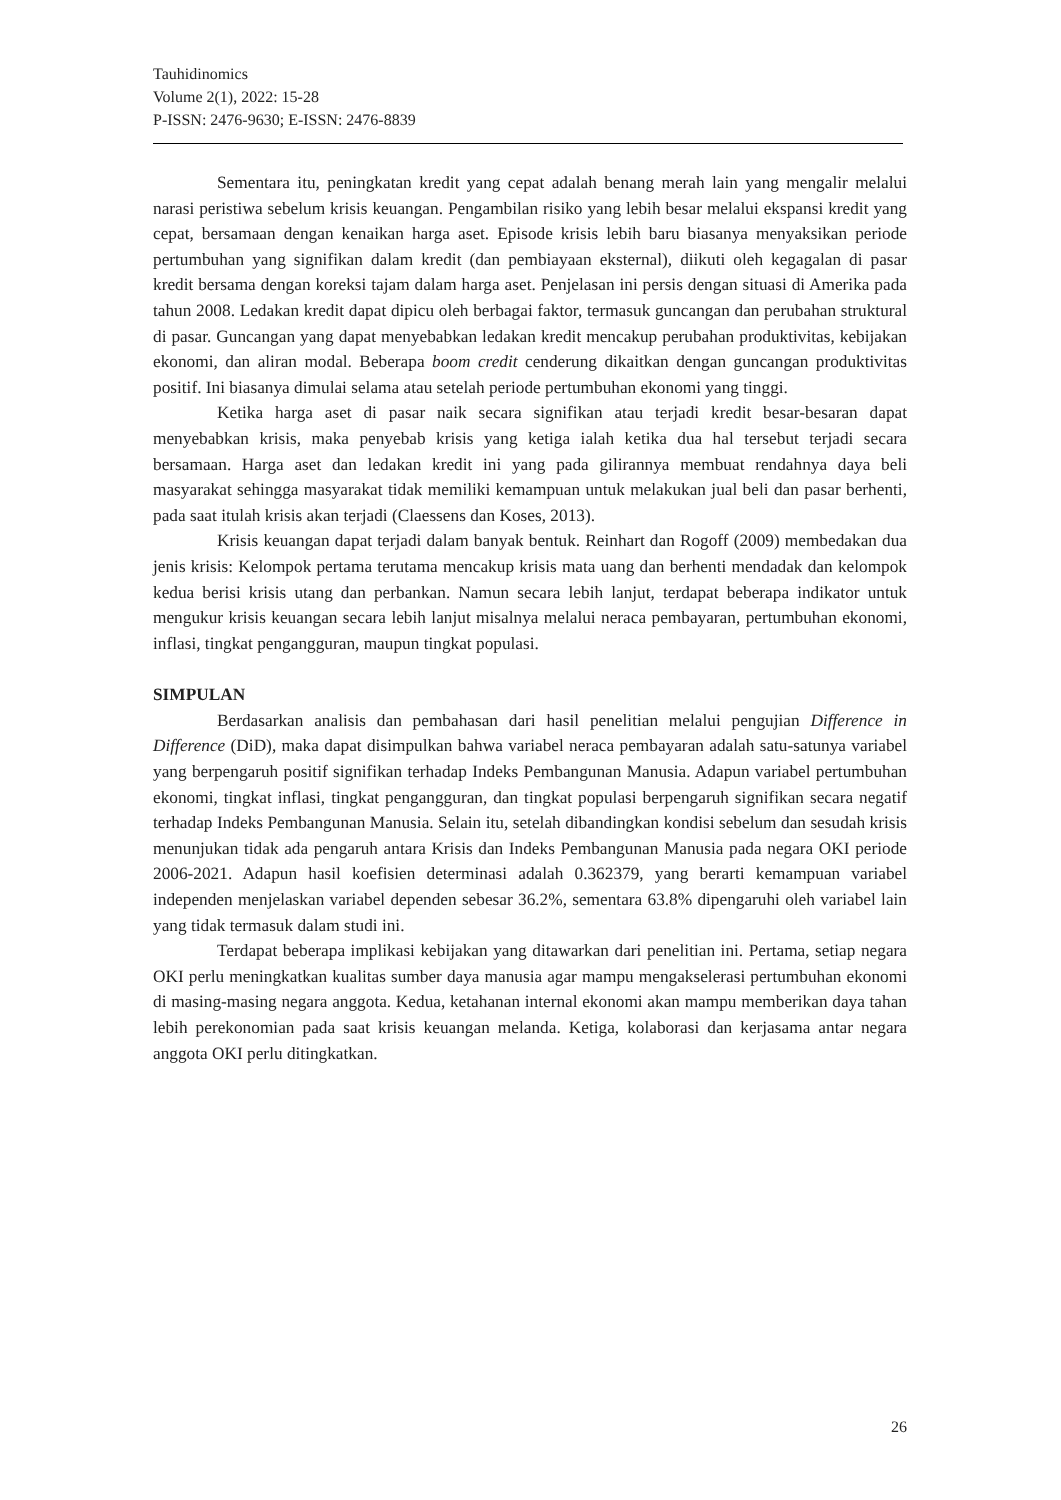Tauhidinomics
Volume 2(1), 2022: 15-28
P-ISSN: 2476-9630; E-ISSN: 2476-8839
Sementara itu, peningkatan kredit yang cepat adalah benang merah lain yang mengalir melalui narasi peristiwa sebelum krisis keuangan. Pengambilan risiko yang lebih besar melalui ekspansi kredit yang cepat, bersamaan dengan kenaikan harga aset. Episode krisis lebih baru biasanya menyaksikan periode pertumbuhan yang signifikan dalam kredit (dan pembiayaan eksternal), diikuti oleh kegagalan di pasar kredit bersama dengan koreksi tajam dalam harga aset. Penjelasan ini persis dengan situasi di Amerika pada tahun 2008. Ledakan kredit dapat dipicu oleh berbagai faktor, termasuk guncangan dan perubahan struktural di pasar. Guncangan yang dapat menyebabkan ledakan kredit mencakup perubahan produktivitas, kebijakan ekonomi, dan aliran modal. Beberapa boom credit cenderung dikaitkan dengan guncangan produktivitas positif. Ini biasanya dimulai selama atau setelah periode pertumbuhan ekonomi yang tinggi.
Ketika harga aset di pasar naik secara signifikan atau terjadi kredit besar-besaran dapat menyebabkan krisis, maka penyebab krisis yang ketiga ialah ketika dua hal tersebut terjadi secara bersamaan. Harga aset dan ledakan kredit ini yang pada gilirannya membuat rendahnya daya beli masyarakat sehingga masyarakat tidak memiliki kemampuan untuk melakukan jual beli dan pasar berhenti, pada saat itulah krisis akan terjadi (Claessens dan Koses, 2013).
Krisis keuangan dapat terjadi dalam banyak bentuk. Reinhart dan Rogoff (2009) membedakan dua jenis krisis: Kelompok pertama terutama mencakup krisis mata uang dan berhenti mendadak dan kelompok kedua berisi krisis utang dan perbankan. Namun secara lebih lanjut, terdapat beberapa indikator untuk mengukur krisis keuangan secara lebih lanjut misalnya melalui neraca pembayaran, pertumbuhan ekonomi, inflasi, tingkat pengangguran, maupun tingkat populasi.
SIMPULAN
Berdasarkan analisis dan pembahasan dari hasil penelitian melalui pengujian Difference in Difference (DiD), maka dapat disimpulkan bahwa variabel neraca pembayaran adalah satu-satunya variabel yang berpengaruh positif signifikan terhadap Indeks Pembangunan Manusia. Adapun variabel pertumbuhan ekonomi, tingkat inflasi, tingkat pengangguran, dan tingkat populasi berpengaruh signifikan secara negatif terhadap Indeks Pembangunan Manusia. Selain itu, setelah dibandingkan kondisi sebelum dan sesudah krisis menunjukan tidak ada pengaruh antara Krisis dan Indeks Pembangunan Manusia pada negara OKI periode 2006-2021. Adapun hasil koefisien determinasi adalah 0.362379, yang berarti kemampuan variabel independen menjelaskan variabel dependen sebesar 36.2%, sementara 63.8% dipengaruhi oleh variabel lain yang tidak termasuk dalam studi ini.
Terdapat beberapa implikasi kebijakan yang ditawarkan dari penelitian ini. Pertama, setiap negara OKI perlu meningkatkan kualitas sumber daya manusia agar mampu mengakselerasi pertumbuhan ekonomi di masing-masing negara anggota. Kedua, ketahanan internal ekonomi akan mampu memberikan daya tahan lebih perekonomian pada saat krisis keuangan melanda. Ketiga, kolaborasi dan kerjasama antar negara anggota OKI perlu ditingkatkan.
26